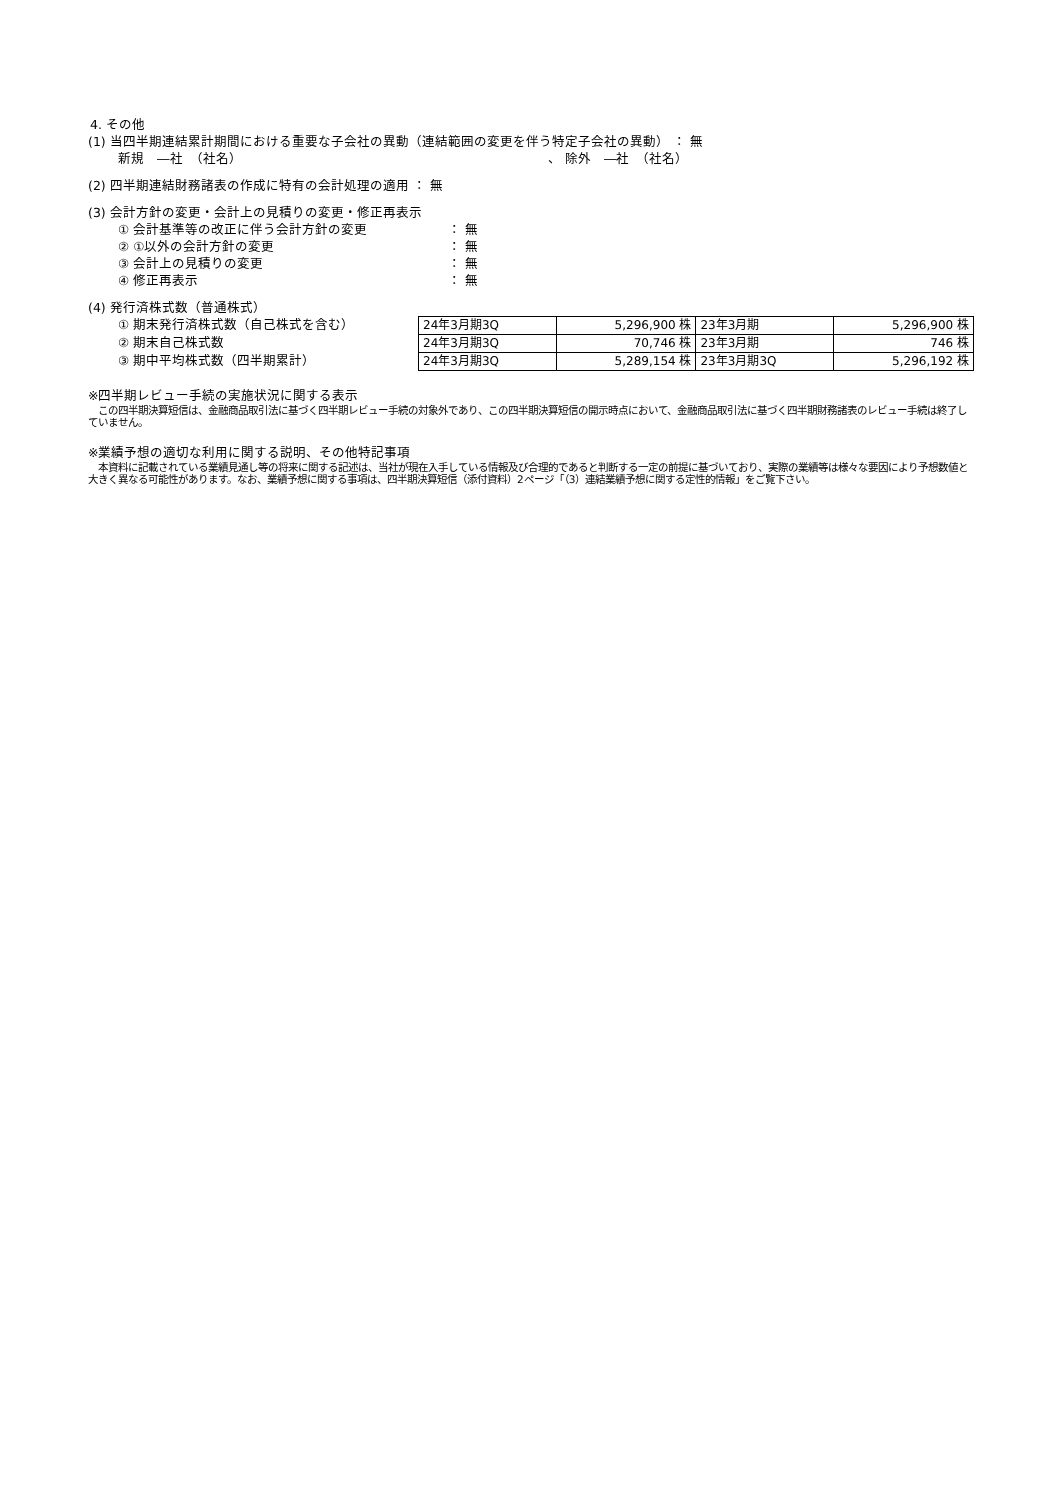4. その他
(1) 当四半期連結累計期間における重要な子会社の異動（連結範囲の変更を伴う特定子会社の異動） ： 無
新規　―社　（社名） 、 除外　―社　（社名）
(2) 四半期連結財務諸表の作成に特有の会計処理の適用 ： 無
(3) 会計方針の変更・会計上の見積りの変更・修正再表示
① 会計基準等の改正に伴う会計方針の変更 ： 無
② ①以外の会計方針の変更 ： 無
③ 会計上の見積りの変更 ： 無
④ 修正再表示 ： 無
(4) 発行済株式数（普通株式）
① 期末発行済株式数（自己株式を含む）
② 期末自己株式数
③ 期中平均株式数（四半期累計）
| 24年3月期3Q | 5,296,900 株 | 23年3月期 | 5,296,900 株 |
| 24年3月期3Q | 70,746 株 | 23年3月期 | 746 株 |
| 24年3月期3Q | 5,289,154 株 | 23年3月期3Q | 5,296,192 株 |
※四半期レビュー手続の実施状況に関する表示
　この四半期決算短信は、金融商品取引法に基づく四半期レビュー手続の対象外であり、この四半期決算短信の開示時点において、金融商品取引法に基づく四半期財務諸表のレビュー手続は終了していません。
※業績予想の適切な利用に関する説明、その他特記事項
　本資料に記載されている業績見通し等の将来に関する記述は、当社が現在入手している情報及び合理的であると判断する一定の前提に基づいており、実際の業績等は様々な要因により予想数値と大きく異なる可能性があります。なお、業績予想に関する事項は、四半期決算短信（添付資料）2ページ「（3）連結業績予想に関する定性的情報」をご覧下さい。